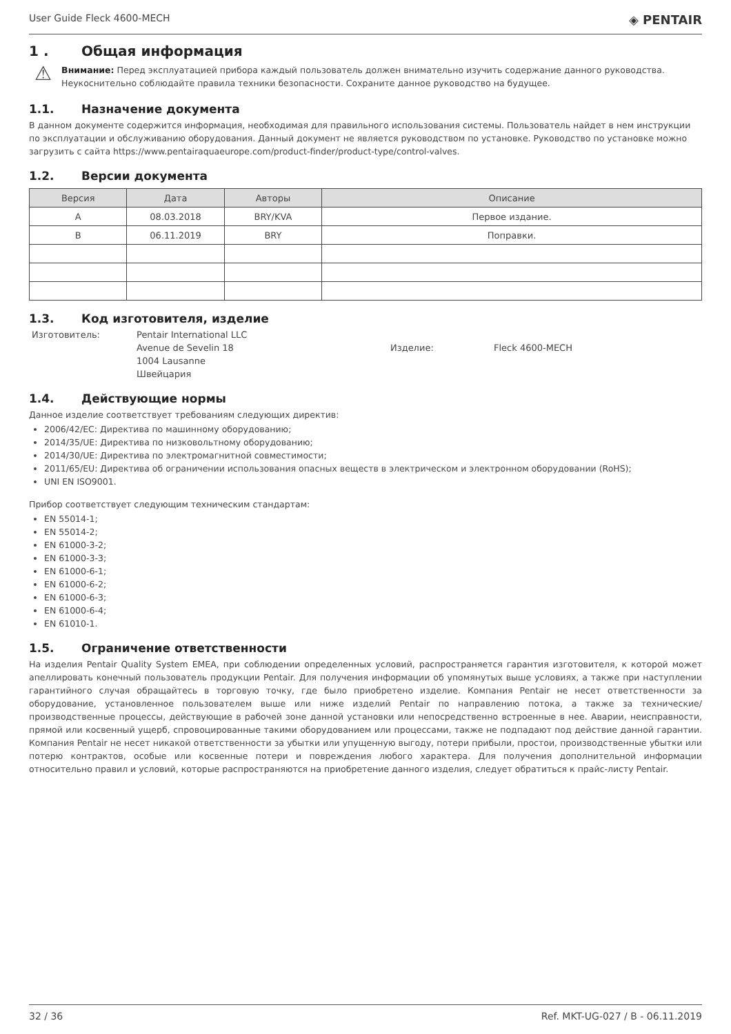User Guide Fleck 4600-MECH ◈ PENTAIR
1 . Общая информация
⚠
Внимание: Перед эксплуатацией прибора каждый пользователь должен внимательно изучить содержание данного руководства. Неукоснительно соблюдайте правила техники безопасности. Сохраните данное руководство на будущее.
1.1. Назначение документа
В данном документе содержится информация, необходимая для правильного использования системы. Пользователь найдет в нем инструкции по эксплуатации и обслуживанию оборудования. Данный документ не является руководством по установке. Руководство по установке можно загрузить с сайта https://www.pentairaquaeurope.com/product-finder/product-type/control-valves.
1.2. Версии документа
| Версия | Дата | Авторы | Описание |
| --- | --- | --- | --- |
| A | 08.03.2018 | BRY/KVA | Первое издание. |
| B | 06.11.2019 | BRY | Поправки. |
1.3. Код изготовителя, изделие
Изготовитель: Pentair International LLC
Avenue de Sevelin 18
1004 Lausanne
Швейцария Изделие: Fleck 4600-MECH
1.4. Действующие нормы
Данное изделие соответствует требованиям следующих директив:
2006/42/EC: Директива по машинному оборудованию;
2014/35/UE: Директива по низковольтному оборудованию;
2014/30/UE: Директива по электромагнитной совместимости;
2011/65/EU: Директива об ограничении использования опасных веществ в электрическом и электронном оборудовании (RoHS);
UNI EN ISO9001.
Прибор соответствует следующим техническим стандартам:
EN 55014-1;
EN 55014-2;
EN 61000-3-2;
EN 61000-3-3;
EN 61000-6-1;
EN 61000-6-2;
EN 61000-6-3;
EN 61000-6-4;
EN 61010-1.
1.5. Ограничение ответственности
На изделия Pentair Quality System EMEA, при соблюдении определенных условий, распространяется гарантия изготовителя, к которой может апеллировать конечный пользователь продукции Pentair. Для получения информации об упомянутых выше условиях, а также при наступлении гарантийного случая обращайтесь в торговую точку, где было приобретено изделие. Компания Pentair не несет ответственности за оборудование, установленное пользователем выше или ниже изделий Pentair по направлению потока, а также за технические/производственные процессы, действующие в рабочей зоне данной установки или непосредственно встроенные в нее. Аварии, неисправности, прямой или косвенный ущерб, спровоцированные такими оборудованием или процессами, также не подпадают под действие данной гарантии. Компания Pentair не несет никакой ответственности за убытки или упущенную выгоду, потери прибыли, простои, производственные убытки или потерю контрактов, особые или косвенные потери и повреждения любого характера. Для получения дополнительной информации относительно правил и условий, которые распространяются на приобретение данного изделия, следует обратиться к прайс-листу Pentair.
32 / 36 Ref. MKT-UG-027 / B - 06.11.2019